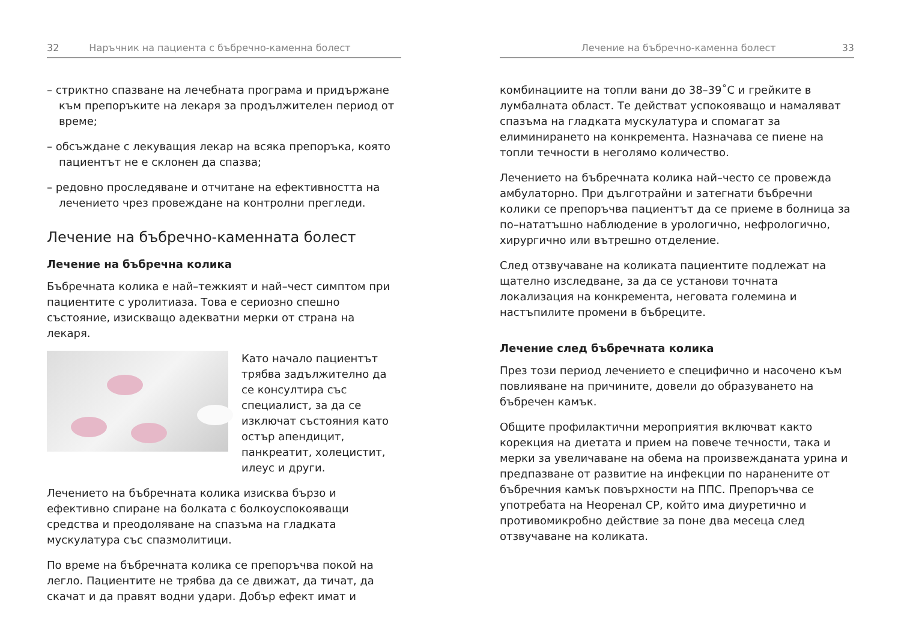32 Наръчник на пациента с бъбречно-каменна болест
– стриктно спазване на лечебната програма и придържане към препоръките на лекаря за продължителен период от време;
– обсъждане с лекуващия лекар на всяка препоръка, която пациентът не е склонен да спазва;
– редовно проследяване и отчитане на ефективността на лечението чрез провеждане на контролни прегледи.
Лечение на бъбречно-каменната болест
Лечение на бъбречна колика
Бъбречната колика е най–тежкият и най–чест симптом при пациентите с уролитиаза. Това е сериозно спешно състояние, изискващо адекватни мерки от страна на лекаря.
Като начало пациентът трябва задължително да се консултира със специалист, за да се изключат състояния като остър апендицит, панкреатит, холецистит, илеус и други.
Лечението на бъбречната колика изисква бързо и ефективно спиране на болката с болкоуспокояващи средства и преодоляване на спазъма на гладката мускулатура със спазмолитици.
По време на бъбречната колика се препоръчва покой на легло. Пациентите не трябва да се движат, да тичат, да скачат и да правят водни удари. Добър ефект имат и
Лечение на бъбречно-каменна болест 33
комбинациите на топли вани до 38–39˚С и грейките в лумбалната област. Те действат успокояващо и намаляват спазъма на гладката мускулатура и спомагат за елиминирането на конкремента. Назначава се пиене на топли течности в неголямо количество.
Лечението на бъбречната колика най–често се провежда амбулаторно. При дълготрайни и затегнати бъбречни колики се препоръчва пациентът да се приеме в болница за по–нататъшно наблюдение в урологично, нефрологично, хирургично или вътрешно отделение.
След отзвучаване на коликата пациентите подлежат на щателно изследване, за да се установи точната локализация на конкремента, неговата големина и настъпилите промени в бъбреците.
Лечение след бъбречната колика
През този период лечението е специфично и насочено към повлияване на причините, довели до образуването на бъбречен камък.
Общите профилактични мероприятия включват както корекция на диетата и прием на повече течности, така и мерки за увеличаване на обема на произвежданата урина и предпазване от развитие на инфекции по наранените от бъбречния камък повърхности на ППС. Препоръчва се употребата на Неоренал СР, който има диуретично и противомикробно действие за поне два месеца след отзвучаване на коликата.